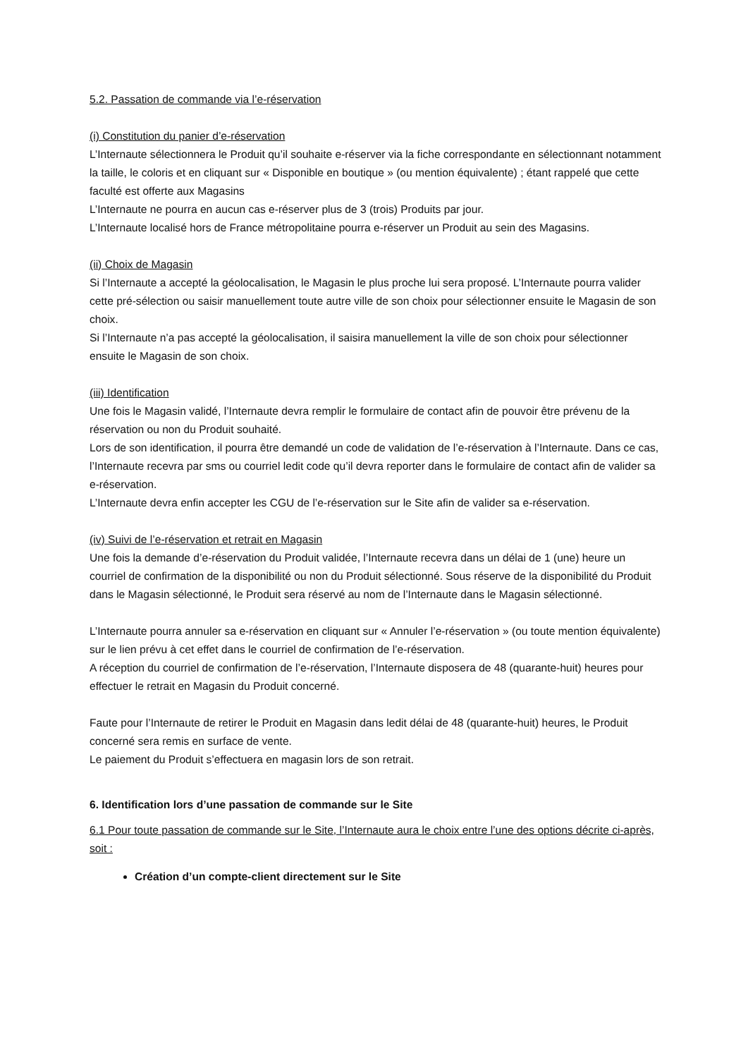5.2. Passation de commande via l’e-réservation
(i) Constitution du panier d’e-réservation
L’Internaute sélectionnera le Produit qu’il souhaite e-réserver via la fiche correspondante en sélectionnant notamment la taille, le coloris et en cliquant sur « Disponible en boutique » (ou mention équivalente) ; étant rappelé que cette faculté est offerte aux Magasins
L’Internaute ne pourra en aucun cas e-réserver plus de 3 (trois) Produits par jour.
L’Internaute localisé hors de France métropolitaine pourra e-réserver un Produit au sein des Magasins.
(ii) Choix de Magasin
Si l’Internaute a accepté la géolocalisation, le Magasin le plus proche lui sera proposé. L’Internaute pourra valider cette pré-sélection ou saisir manuellement toute autre ville de son choix pour sélectionner ensuite le Magasin de son choix.
Si l’Internaute n’a pas accepté la géolocalisation, il saisira manuellement la ville de son choix pour sélectionner ensuite le Magasin de son choix.
(iii) Identification
Une fois le Magasin validé, l’Internaute devra remplir le formulaire de contact afin de pouvoir être prévenu de la réservation ou non du Produit souhaité.
Lors de son identification, il pourra être demandé un code de validation de l’e-réservation à l’Internaute. Dans ce cas, l’Internaute recevra par sms ou courriel ledit code qu’il devra reporter dans le formulaire de contact afin de valider sa e-réservation.
L’Internaute devra enfin accepter les CGU de l’e-réservation sur le Site afin de valider sa e-réservation.
(iv) Suivi de l’e-réservation et retrait en Magasin
Une fois la demande d’e-réservation du Produit validée, l’Internaute recevra dans un délai de 1 (une) heure un courriel de confirmation de la disponibilité ou non du Produit sélectionné. Sous réserve de la disponibilité du Produit dans le Magasin sélectionné, le Produit sera réservé au nom de l’Internaute dans le Magasin sélectionné.
L’Internaute pourra annuler sa e-réservation en cliquant sur « Annuler l’e-réservation » (ou toute mention équivalente) sur le lien prévu à cet effet dans le courriel de confirmation de l’e-réservation.
A réception du courriel de confirmation de l’e-réservation, l’Internaute disposera de 48 (quarante-huit) heures pour effectuer le retrait en Magasin du Produit concerné.
Faute pour l’Internaute de retirer le Produit en Magasin dans ledit délai de 48 (quarante-huit) heures, le Produit concerné sera remis en surface de vente.
Le paiement du Produit s’effectuera en magasin lors de son retrait.
6. Identification lors d’une passation de commande sur le Site
6.1 Pour toute passation de commande sur le Site, l’Internaute aura le choix entre l’une des options décrite ci-après, soit :
Création d’un compte-client directement sur le Site